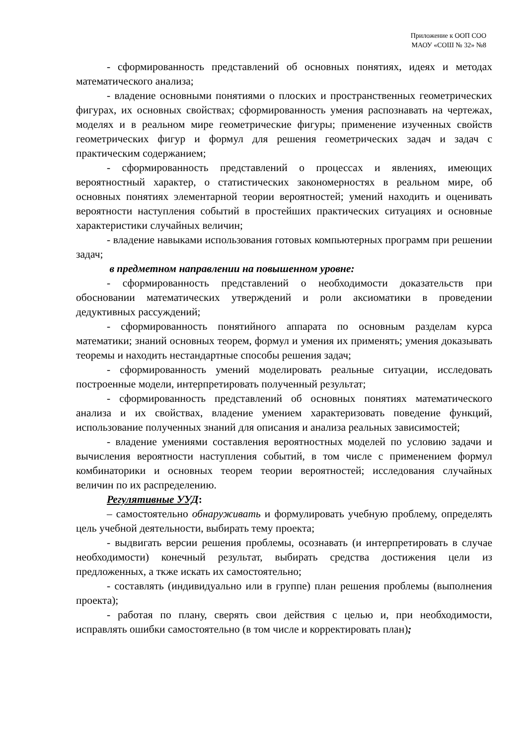Приложение к ООП СОО
МАОУ «СОШ № 32» №8
- сформированность представлений об основных понятиях, идеях и методах математического анализа;
- владение основными понятиями о плоских и пространственных геометрических фигурах, их основных свойствах; сформированность умения распознавать на чертежах, моделях и в реальном мире геометрические фигуры; применение изученных свойств геометрических фигур и формул для решения геометрических задач и задач с практическим содержанием;
- сформированность представлений о процессах и явлениях, имеющих вероятностный характер, о статистических закономерностях в реальном мире, об основных понятиях элементарной теории вероятностей; умений находить и оценивать вероятности наступления событий в простейших практических ситуациях и основные характеристики случайных величин;
- владение навыками использования готовых компьютерных программ при решении задач;
в предметном направлении на повышенном уровне:
- сформированность представлений о необходимости доказательств при обосновании математических утверждений и роли аксиоматики в проведении дедуктивных рассуждений;
- сформированность понятийного аппарата по основным разделам курса математики; знаний основных теорем, формул и умения их применять; умения доказывать теоремы и находить нестандартные способы решения задач;
- сформированность умений моделировать реальные ситуации, исследовать построенные модели, интерпретировать полученный результат;
- сформированность представлений об основных понятиях математического анализа и их свойствах, владение умением характеризовать поведение функций, использование полученных знаний для описания и анализа реальных зависимостей;
- владение умениями составления вероятностных моделей по условию задачи и вычисления вероятности наступления событий, в том числе с применением формул комбинаторики и основных теорем теории вероятностей; исследования случайных величин по их распределению.
Регулятивные УУД:
– самостоятельно обнаруживать и формулировать учебную проблему, определять цель учебной деятельности, выбирать тему проекта;
- выдвигать версии решения проблемы, осознавать (и интерпретировать в случае необходимости) конечный результат, выбирать средства достижения цели из предложенных, а ткже искать их самостоятельно;
- составлять (индивидуально или в группе) план решения проблемы (выполнения проекта);
- работая по плану, сверять свои действия с целью и, при необходимости, исправлять ошибки самостоятельно (в том числе и корректировать план);